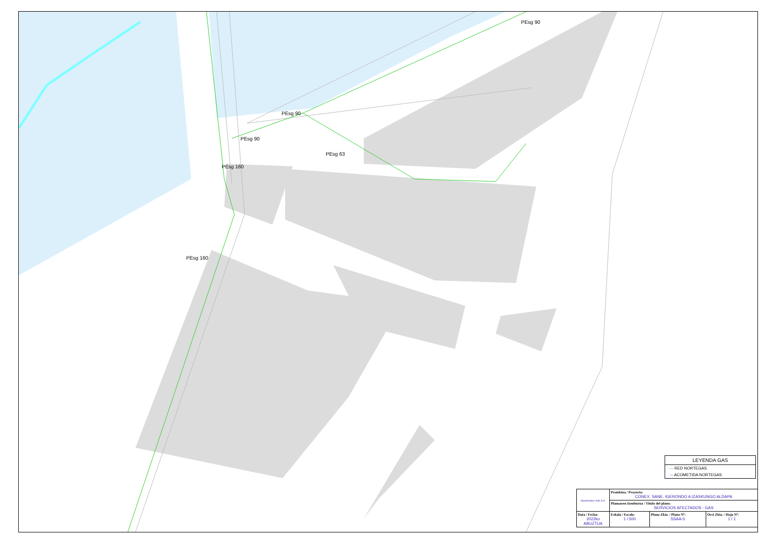PEsg 90
PEsg 90
PEsg 90
PEsg 63
PEsg 160
PEsg 160
LEYENDA GAS
— RED NORTEGAS
— ACOMETIDA NORTEGAS
| Gipuzkoako Urak S.A. | Proiektua / Proyecto: CONEX. SANE. IGERONDO A IZASKUNGO ALDAPA | | |
| | Planoaren Izenburua / Titulo del plano: SERVICIOS AFECTADOS - GAS | | |
| Data / Fecha: 2022ko ABUZTUA | Eskala / Escala: 1 / 500 | Plano Zkia. / Plano Nº: SSAA-5 | Orri Zkia. / Hoja Nº: 1 / 1 |